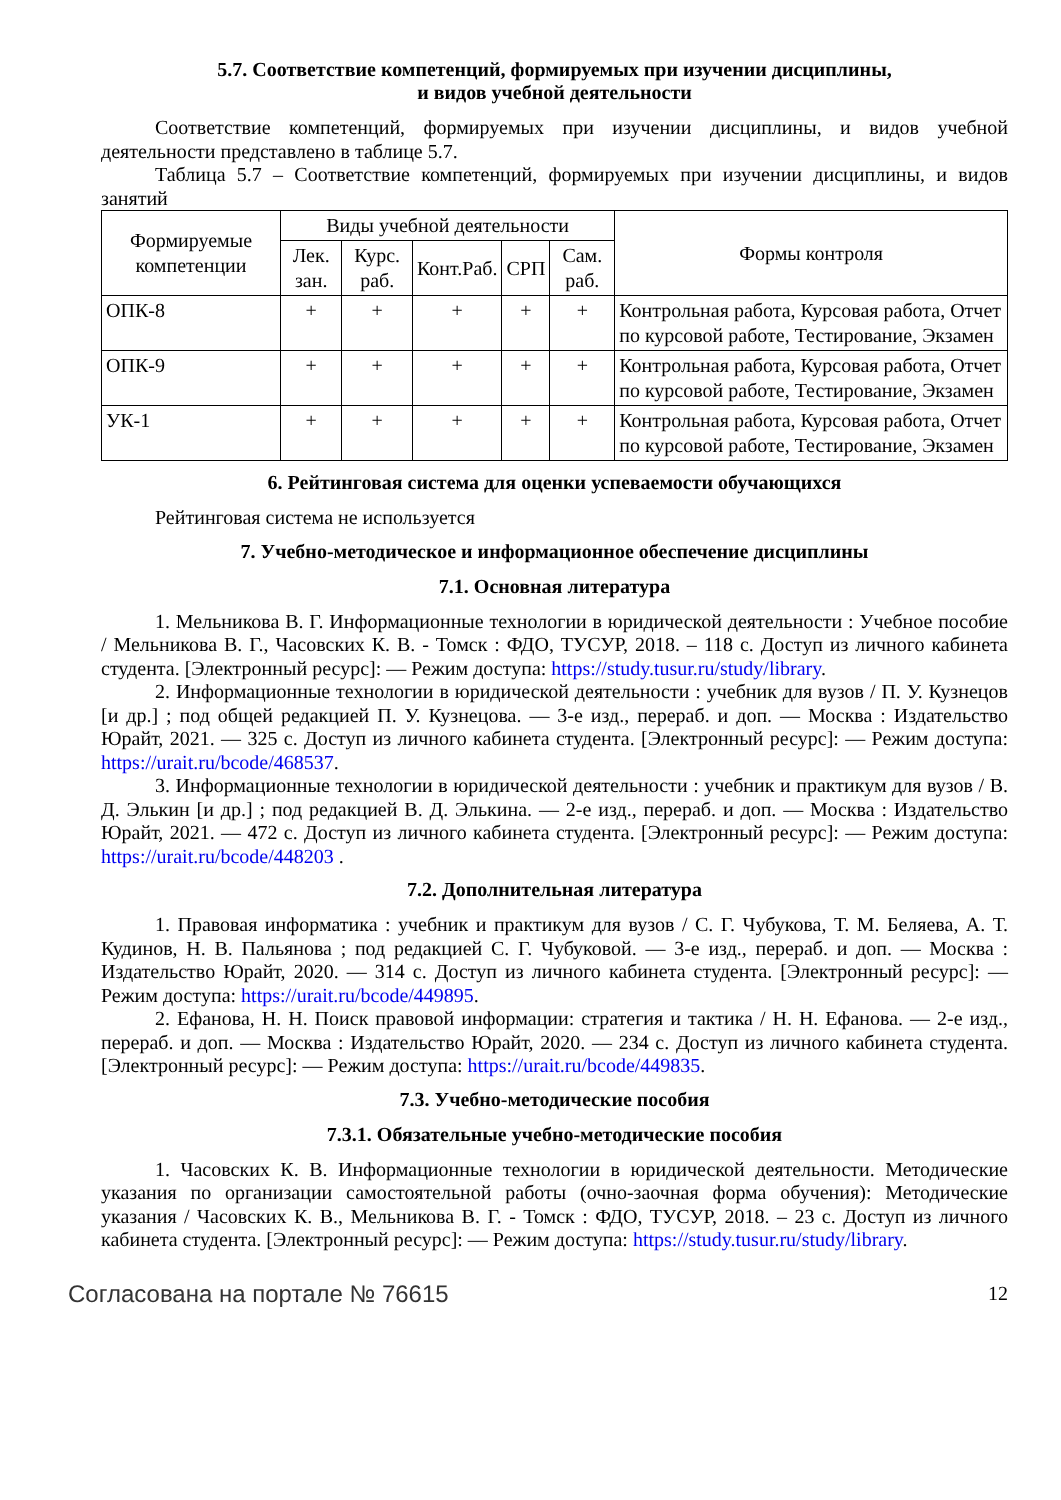5.7. Соответствие компетенций, формируемых при изучении дисциплины,
и видов учебной деятельности
Соответствие компетенций, формируемых при изучении дисциплины, и видов учебной деятельности представлено в таблице 5.7.
Таблица 5.7 – Соответствие компетенций, формируемых при изучении дисциплины, и видов занятий
| Формируемые компетенции | Виды учебной деятельности | | | | | Формы контроля |
| --- | --- | --- | --- | --- | --- | --- |
| | Лек. зан. | Курс. раб. | Конт.Раб. | СРП | Сам. раб. | |
| ОПК-8 | + | + | + | + | + | Контрольная работа, Курсовая работа, Отчет по курсовой работе, Тестирование, Экзамен |
| ОПК-9 | + | + | + | + | + | Контрольная работа, Курсовая работа, Отчет по курсовой работе, Тестирование, Экзамен |
| УК-1 | + | + | + | + | + | Контрольная работа, Курсовая работа, Отчет по курсовой работе, Тестирование, Экзамен |
6. Рейтинговая система для оценки успеваемости обучающихся
Рейтинговая система не используется
7. Учебно-методическое и информационное обеспечение дисциплины
7.1. Основная литература
1. Мельникова В. Г. Информационные технологии в юридической деятельности : Учебное пособие / Мельникова В. Г., Часовских К. В. - Томск : ФДО, ТУСУР, 2018. – 118 с. Доступ из личного кабинета студента. [Электронный ресурс]: — Режим доступа: https://study.tusur.ru/study/library.
2. Информационные технологии в юридической деятельности : учебник для вузов / П. У. Кузнецов [и др.] ; под общей редакцией П. У. Кузнецова. — 3-е изд., перераб. и доп. — Москва : Издательство Юрайт, 2021. — 325 с. Доступ из личного кабинета студента. [Электронный ресурс]: — Режим доступа: https://urait.ru/bcode/468537.
3. Информационные технологии в юридической деятельности : учебник и практикум для вузов / В. Д. Элькин [и др.] ; под редакцией В. Д. Элькина. — 2-е изд., перераб. и доп. — Москва : Издательство Юрайт, 2021. — 472 с. Доступ из личного кабинета студента. [Электронный ресурс]: — Режим доступа: https://urait.ru/bcode/448203 .
7.2. Дополнительная литература
1. Правовая информатика : учебник и практикум для вузов / С. Г. Чубукова, Т. М. Беляева, А. Т. Кудинов, Н. В. Пальянова ; под редакцией С. Г. Чубуковой. — 3-е изд., перераб. и доп. — Москва : Издательство Юрайт, 2020. — 314 с. Доступ из личного кабинета студента. [Электронный ресурс]: — Режим доступа: https://urait.ru/bcode/449895.
2. Ефанова, Н. Н. Поиск правовой информации: стратегия и тактика / Н. Н. Ефанова. — 2-е изд., перераб. и доп. — Москва : Издательство Юрайт, 2020. — 234 с. Доступ из личного кабинета студента. [Электронный ресурс]: — Режим доступа: https://urait.ru/bcode/449835.
7.3. Учебно-методические пособия
7.3.1. Обязательные учебно-методические пособия
1. Часовских К. В. Информационные технологии в юридической деятельности. Методические указания по организации самостоятельной работы (очно-заочная форма обучения): Методические указания / Часовских К. В., Мельникова В. Г. - Томск : ФДО, ТУСУР, 2018. – 23 с. Доступ из личного кабинета студента. [Электронный ресурс]: — Режим доступа: https://study.tusur.ru/study/library.
Согласована на портале № 76615 12